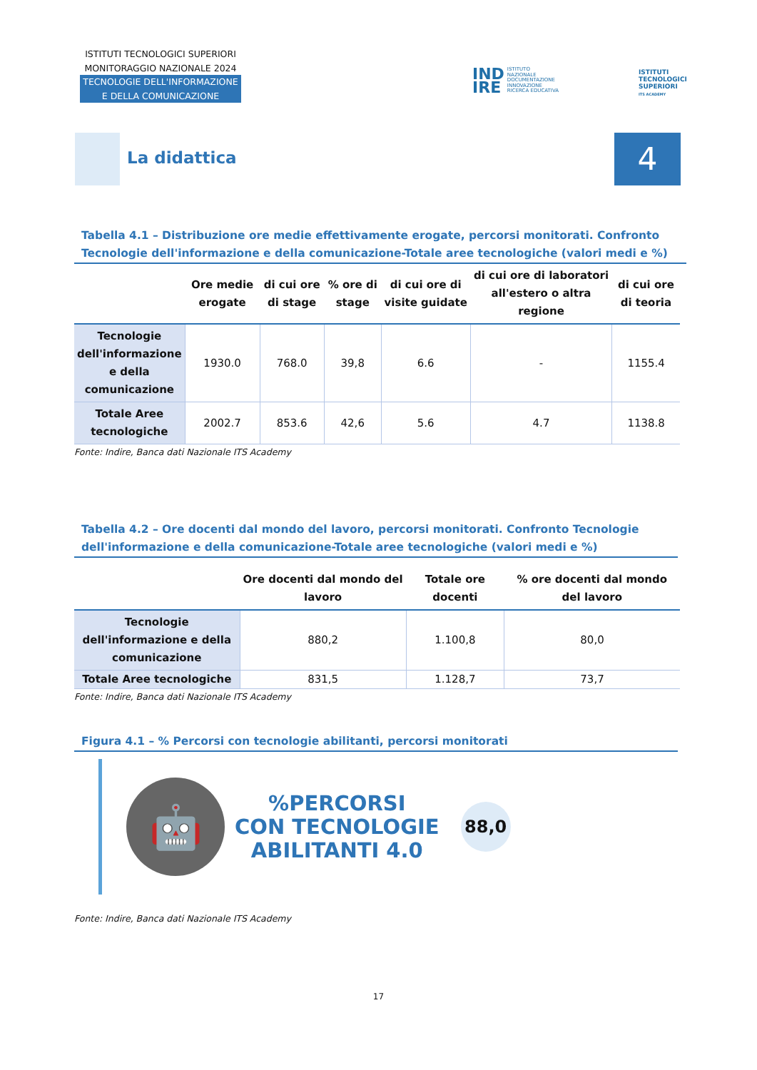ISTITUTI TECNOLOGICI SUPERIORI
MONITORAGGIO NAZIONALE 2024
TECNOLOGIE DELL'INFORMAZIONE
E DELLA COMUNICAZIONE
IND
IRE ISTITUTO
NAZIONALE
DOCUMENTAZIONE
INNOVAZIONE
RICERCA EDUCATIVA
ISTITUTI
TECNOLOGICI
SUPERIORI
ITS ACADEMY
La didattica 4
Tabella 4.1 – Distribuzione ore medie effettivamente erogate, percorsi monitorati. Confronto Tecnologie dell'informazione e della comunicazione-Totale aree tecnologiche (valori medi e %)
| | Ore medie erogate | di cui ore di stage | % ore di stage | di cui ore di visite guidate | di cui ore di laboratori all'estero o altra regione | di cui ore di teoria |
| --- | --- | --- | --- | --- | --- | --- |
| Tecnologie dell'informazione e della comunicazione | 1930.0 | 768.0 | 39,8 | 6.6 | - | 1155.4 |
| Totale Aree tecnologiche | 2002.7 | 853.6 | 42,6 | 5.6 | 4.7 | 1138.8 |
Fonte: Indire, Banca dati Nazionale ITS Academy
Tabella 4.2 – Ore docenti dal mondo del lavoro, percorsi monitorati. Confronto Tecnologie dell'informazione e della comunicazione-Totale aree tecnologiche (valori medi e %)
| | Ore docenti dal mondo del lavoro | Totale ore docenti | % ore docenti dal mondo del lavoro |
| --- | --- | --- | --- |
| Tecnologie dell'informazione e della comunicazione | 880,2 | 1.100,8 | 80,0 |
| Totale Aree tecnologiche | 831,5 | 1.128,7 | 73,7 |
Fonte: Indire, Banca dati Nazionale ITS Academy
Figura 4.1 – % Percorsi con tecnologie abilitanti, percorsi monitorati
🤖
%PERCORSI
CON TECNOLOGIE
ABILITANTI 4.0
88,0
Fonte: Indire, Banca dati Nazionale ITS Academy
17